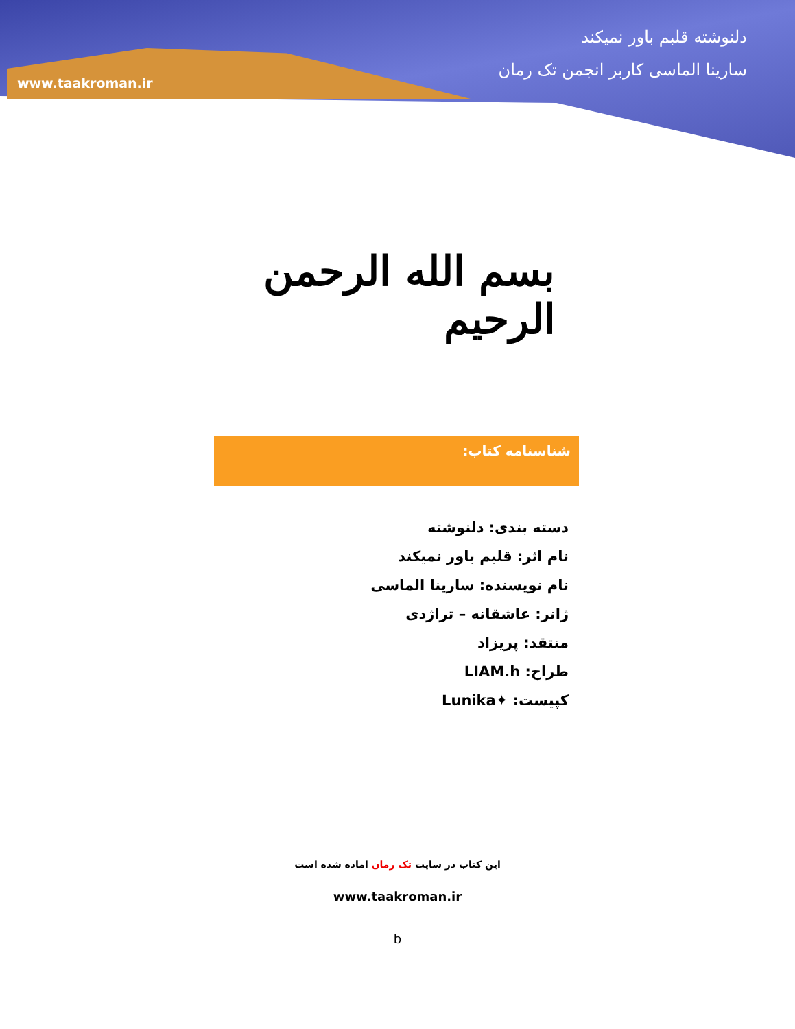دلنوشته قلبم باور نمیکند
سارینا الماسی کاربر انجمن تک رمان
www.taakroman.ir
بسم الله الرحمن الرحیم
شناسنامه کتاب:
دسته بندی: دلنوشته
نام اثر: قلبم باور نمیکند
نام نویسنده: سارینا الماسی
ژانر: عاشقانه – تراژدی
منتقد: پریزاد
طراح: LIAM.h
کپیست: ✦Lunika
این کتاب در سایت تک رمان اماده شده است
www.taakroman.ir
b